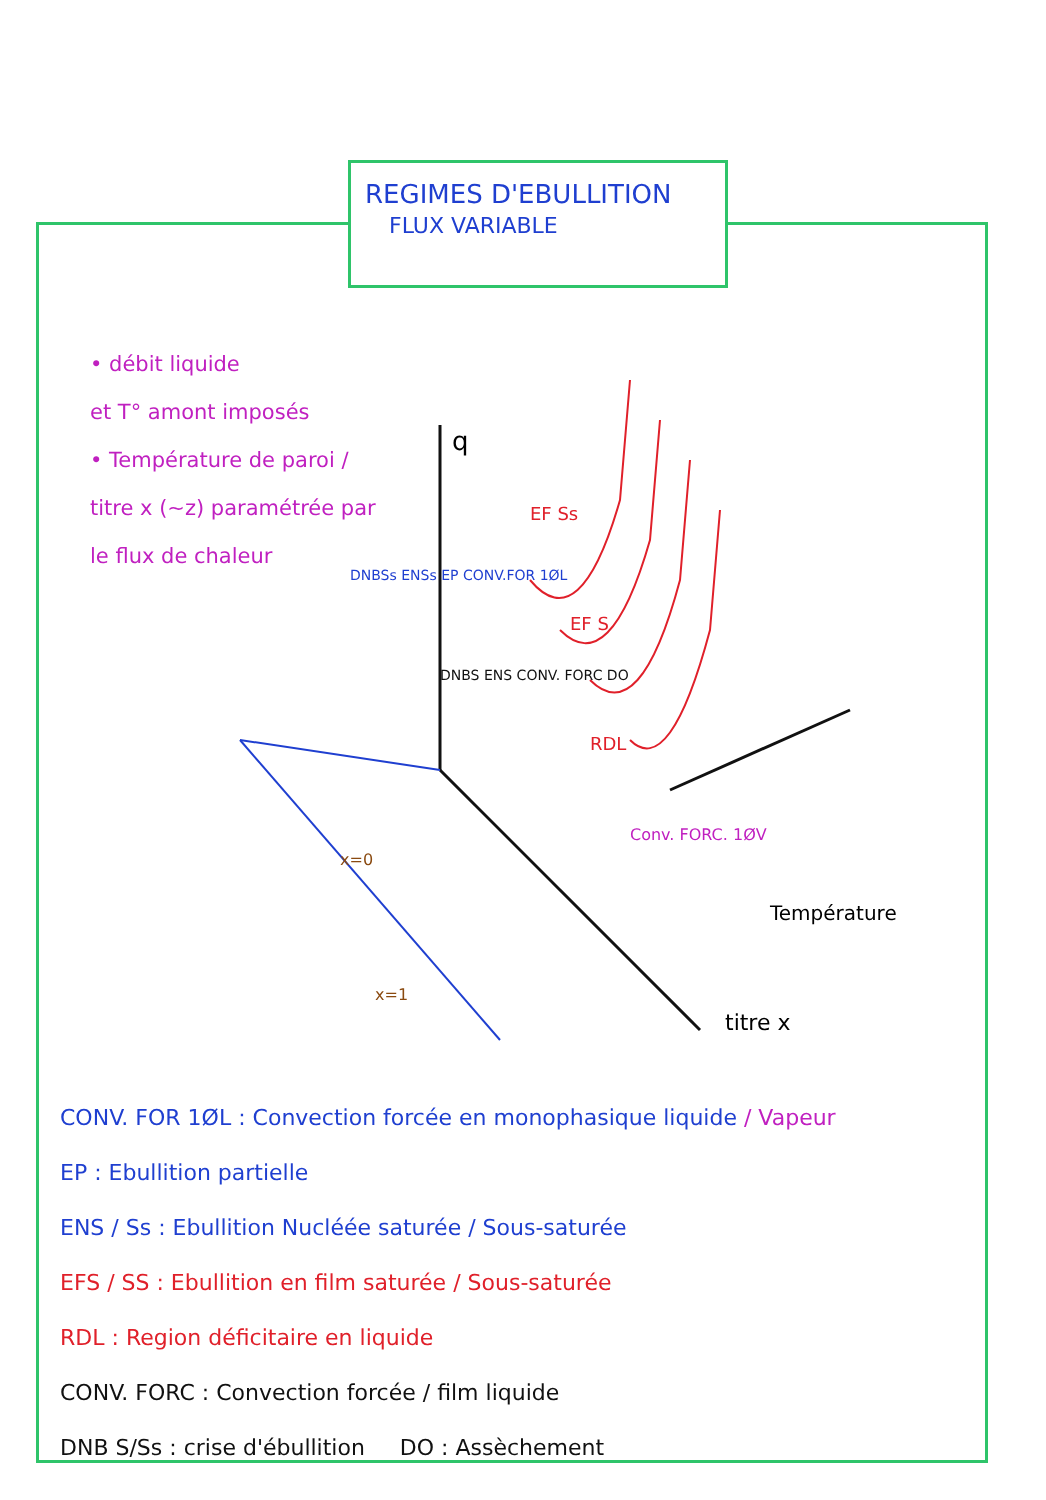REGIMES D'EBULLITION
FLUX VARIABLE
• débit liquide
et T° amont imposés
• Température de paroi / titre x (~z) paramétrée par le flux de chaleur
q
titre x
Température
x=0
x=1
EF Ss
EF S
RDL
Conv. FORC. 1ØV
DNBSs ENSs EP CONV.FOR 1ØL
DNBS ENS CONV. FORC DO
CONV. FOR 1ØL : Convection forcée en monophasique liquide / Vapeur
EP : Ebullition partielle
ENS / Ss : Ebullition Nucléée saturée / Sous-saturée
EFS / SS : Ebullition en film saturée / Sous-saturée
RDL : Region déficitaire en liquide
CONV. FORC : Convection forcée / film liquide
DNB S/Ss : crise d'ébullition DO : Assèchement